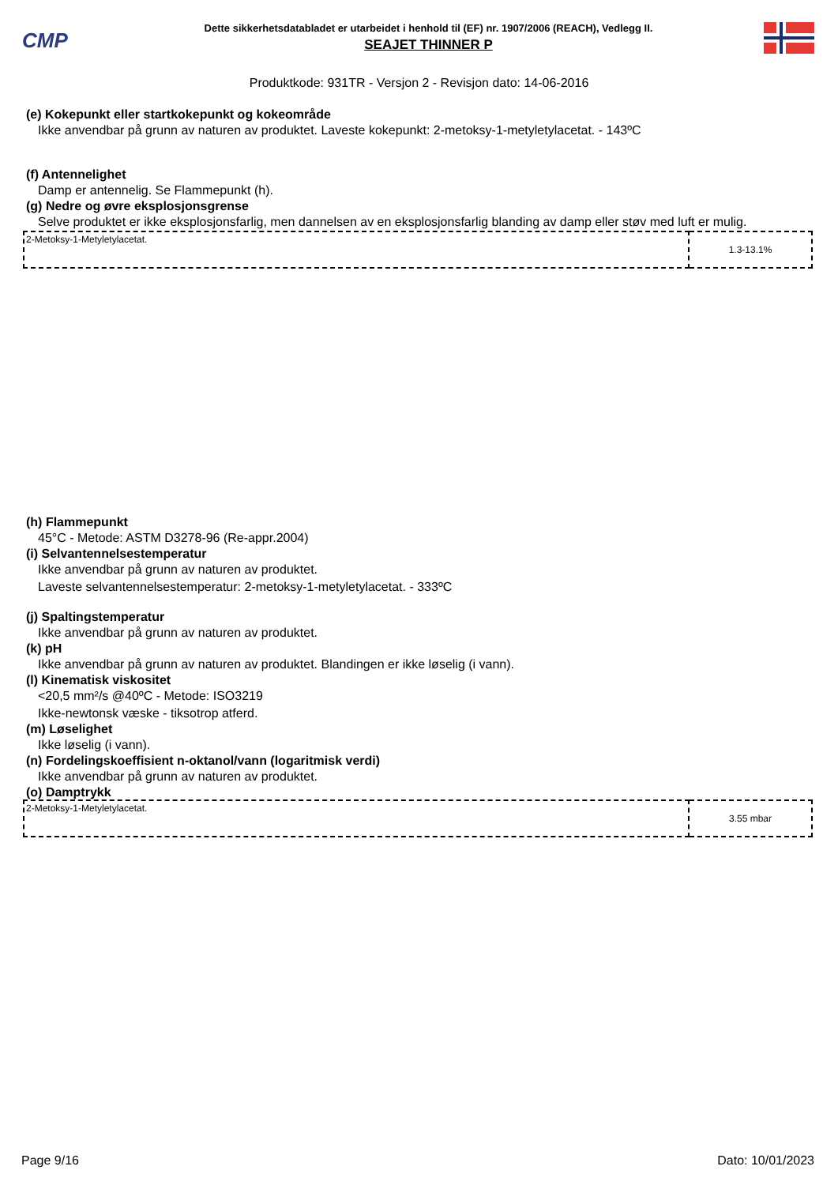CMP
Dette sikkerhetsdatabladet er utarbeidet i henhold til (EF) nr. 1907/2006 (REACH), Vedlegg II.
SEAJET THINNER P
Produktkode: 931TR - Versjon 2 - Revisjon dato: 14-06-2016
(e) Kokepunkt eller startkokepunkt og kokeområde
Ikke anvendbar på grunn av naturen av produktet. Laveste kokepunkt: 2-metoksy-1-metyletylacetat. - 143ºC
(f) Antennelighet
Damp er antennelig. Se Flammepunkt (h).
(g) Nedre og øvre eksplosjonsgrense
Selve produktet er ikke eksplosjonsfarlig, men dannelsen av en eksplosjonsfarlig blanding av damp eller støv med luft er mulig.
| 2-Metoksy-1-Metyletylacetat. | 1.3-13.1% |
(h) Flammepunkt
45°C - Metode: ASTM D3278-96 (Re-appr.2004)
(i) Selvantennelsestemperatur
Ikke anvendbar på grunn av naturen av produktet.
Laveste selvantennelsestemperatur: 2-metoksy-1-metyletylacetat. - 333ºC
(j) Spaltingstemperatur
Ikke anvendbar på grunn av naturen av produktet.
(k) pH
Ikke anvendbar på grunn av naturen av produktet. Blandingen er ikke løselig (i vann).
(l) Kinematisk viskositet
<20,5 mm²/s @40ºC - Metode: ISO3219
Ikke-newtonsk væske - tiksotrop atferd.
(m) Løselighet
Ikke løselig (i vann).
(n) Fordelingskoeffisient n-oktanol/vann (logaritmisk verdi)
Ikke anvendbar på grunn av naturen av produktet.
(o) Damptrykk
| 2-Metoksy-1-Metyletylacetat. | 3.55 mbar |
Page 9/16 Dato: 10/01/2023